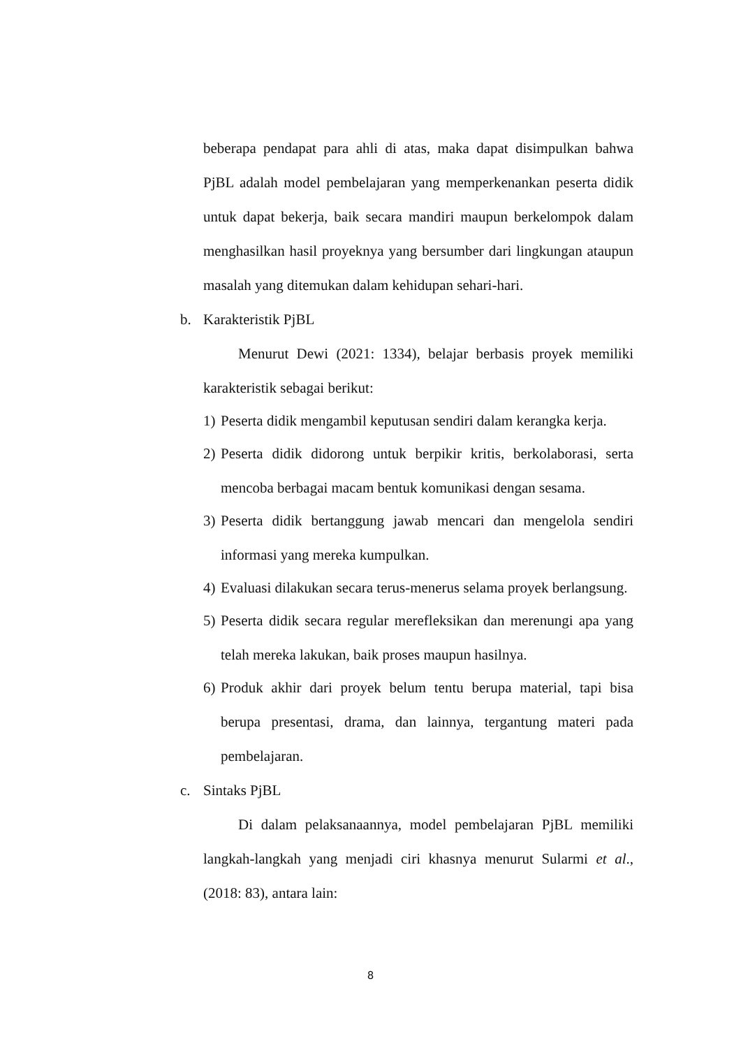beberapa pendapat para ahli di atas, maka dapat disimpulkan bahwa PjBL adalah model pembelajaran yang memperkenankan peserta didik untuk dapat bekerja, baik secara mandiri maupun berkelompok dalam menghasilkan hasil proyeknya yang bersumber dari lingkungan ataupun masalah yang ditemukan dalam kehidupan sehari-hari.
b. Karakteristik PjBL
Menurut Dewi (2021: 1334), belajar berbasis proyek memiliki karakteristik sebagai berikut:
1)
Peserta didik mengambil keputusan sendiri dalam kerangka kerja.
2)
Peserta didik didorong untuk berpikir kritis, berkolaborasi, serta mencoba berbagai macam bentuk komunikasi dengan sesama.
3)
Peserta didik bertanggung jawab mencari dan mengelola sendiri informasi yang mereka kumpulkan.
4)
Evaluasi dilakukan secara terus-menerus selama proyek berlangsung.
5)
Peserta didik secara regular merefleksikan dan merenungi apa yang telah mereka lakukan, baik proses maupun hasilnya.
6)
Produk akhir dari proyek belum tentu berupa material, tapi bisa berupa presentasi, drama, dan lainnya, tergantung materi pada pembelajaran.
c. Sintaks PjBL
Di dalam pelaksanaannya, model pembelajaran PjBL memiliki langkah-langkah yang menjadi ciri khasnya menurut Sularmi et al., (2018: 83), antara lain:
8